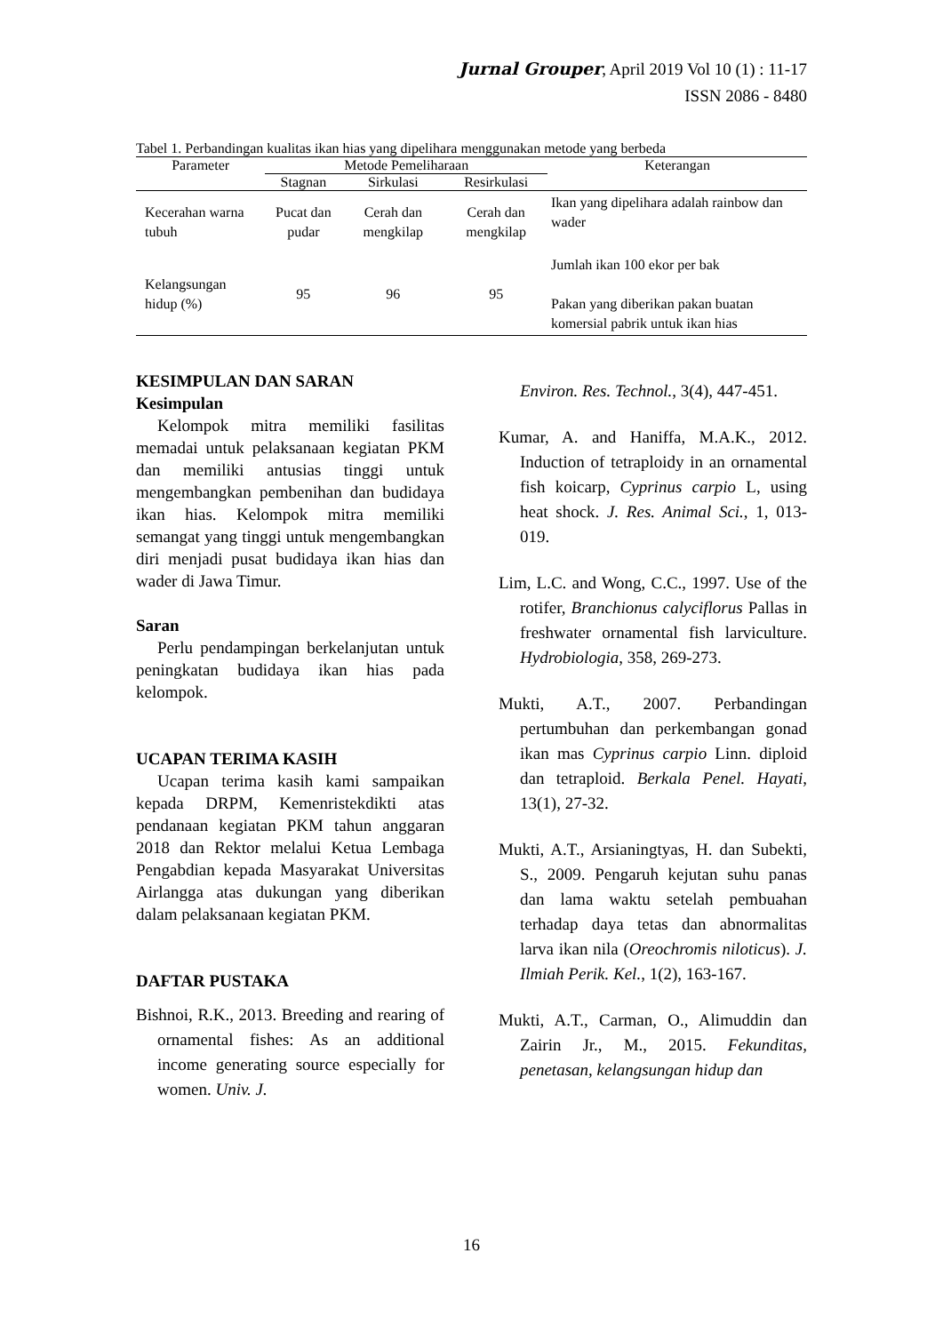Jurnal Grouper, April 2019 Vol 10 (1) : 11-17
ISSN 2086 - 8480
Tabel 1. Perbandingan kualitas ikan hias yang dipelihara menggunakan metode yang berbeda
| Parameter | Metode Pemeliharaan | | | Keterangan |
| --- | --- | --- | --- | --- |
| | Stagnan | Sirkulasi | Resirkulasi | |
| Kecerahan warna tubuh | Pucat dan pudar | Cerah dan mengkilap | Cerah dan mengkilap | Ikan yang dipelihara adalah rainbow dan wader |
| Kelangsungan hidup (%) | 95 | 96 | 95 | Jumlah ikan 100 ekor per bak Pakan yang diberikan pakan buatan komersial pabrik untuk ikan hias |
KESIMPULAN DAN SARAN
Kesimpulan
Kelompok mitra memiliki fasilitas memadai untuk pelaksanaan kegiatan PKM dan memiliki antusias tinggi untuk mengembangkan pembenihan dan budidaya ikan hias. Kelompok mitra memiliki semangat yang tinggi untuk mengembangkan diri menjadi pusat budidaya ikan hias dan wader di Jawa Timur.
Saran
Perlu pendampingan berkelanjutan untuk peningkatan budidaya ikan hias pada kelompok.
UCAPAN TERIMA KASIH
Ucapan terima kasih kami sampaikan kepada DRPM, Kemenristekdikti atas pendanaan kegiatan PKM tahun anggaran 2018 dan Rektor melalui Ketua Lembaga Pengabdian kepada Masyarakat Universitas Airlangga atas dukungan yang diberikan dalam pelaksanaan kegiatan PKM.
DAFTAR PUSTAKA
Bishnoi, R.K., 2013. Breeding and rearing of ornamental fishes: As an additional income generating source especially for women. Univ. J.
Environ. Res. Technol., 3(4), 447-451.
Kumar, A. and Haniffa, M.A.K., 2012. Induction of tetraploidy in an ornamental fish koicarp, Cyprinus carpio L, using heat shock. J. Res. Animal Sci., 1, 013-019.
Lim, L.C. and Wong, C.C., 1997. Use of the rotifer, Branchionus calyciflorus Pallas in freshwater ornamental fish larviculture. Hydrobiologia, 358, 269-273.
Mukti, A.T., 2007. Perbandingan pertumbuhan dan perkembangan gonad ikan mas Cyprinus carpio Linn. diploid dan tetraploid. Berkala Penel. Hayati, 13(1), 27-32.
Mukti, A.T., Arsianingtyas, H. dan Subekti, S., 2009. Pengaruh kejutan suhu panas dan lama waktu setelah pembuahan terhadap daya tetas dan abnormalitas larva ikan nila (Oreochromis niloticus). J. Ilmiah Perik. Kel., 1(2), 163-167.
Mukti, A.T., Carman, O., Alimuddin dan Zairin Jr., M., 2015. Fekunditas, penetasan, kelangsungan hidup dan
16